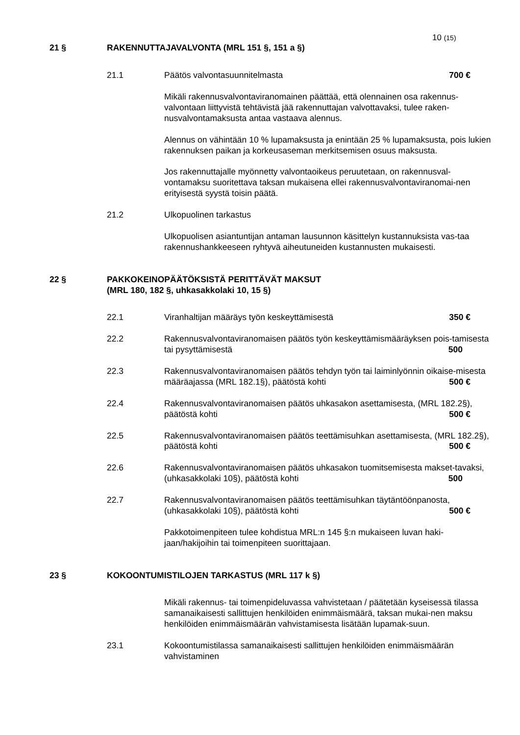10 (15)
21 § RAKENNUTTAJAVALVONTA (MRL 151 §, 151 a §)
21.1 Päätös valvontasuunnitelmasta 700 €
Mikäli rakennusvalvontaviranomainen päättää, että olennainen osa rakennus-valvontaan liittyvistä tehtävistä jää rakennuttajan valvottavaksi, tulee raken-nusvalvontamaksusta antaa vastaava alennus.
Alennus on vähintään 10 % lupamaksusta ja enintään 25 % lupamaksusta, pois lukien rakennuksen paikan ja korkeusaseman merkitsemisen osuus maksusta.
Jos rakennuttajalle myönnetty valvontaoikeus peruutetaan, on rakennusval-vontamaksu suoritettava taksan mukaisena ellei rakennusvalvontaviranomai-nen erityisestä syystä toisin päätä.
21.2 Ulkopuolinen tarkastus
Ulkopuolisen asiantuntijan antaman lausunnon käsittelyn kustannuksista vas-taa rakennushankkeeseen ryhtyvä aiheutuneiden kustannusten mukaisesti.
22 § PAKKOKEINOPÄÄTÖKSISTÄ PERITTÄVÄT MAKSUT
(MRL 180, 182 §, uhkasakkolaki 10, 15 §)
22.1 Viranhaltijan määräys työn keskeyttämisestä 350 €
22.2 Rakennusvalvontaviranomaisen päätös työn keskeyttämismääräyksen pois-tamisesta tai pysyttämisestä 500
22.3 Rakennusvalvontaviranomaisen päätös tehdyn työn tai laiminlyönnin oikaise-misesta määräajassa (MRL 182.1§), päätöstä kohti 500 €
22.4 Rakennusvalvontaviranomaisen päätös uhkasakon asettamisesta, (MRL 182.2§), päätöstä kohti 500 €
22.5 Rakennusvalvontaviranomaisen päätös teettämisuhkan asettamisesta, (MRL 182.2§), päätöstä kohti 500 €
22.6 Rakennusvalvontaviranomaisen päätös uhkasakon tuomitsemisesta makset-tavaksi, (uhkasakkolaki 10§), päätöstä kohti 500
22.7 Rakennusvalvontaviranomaisen päätös teettämisuhkan täytäntöönpanosta, (uhkasakkolaki 10§), päätöstä kohti 500 €
Pakkotoimenpiteen tulee kohdistua MRL:n 145 §:n mukaiseen luvan haki-jaan/hakijoihin tai toimenpiteen suorittajaan.
23 § KOKOONTUMISTILOJEN TARKASTUS (MRL 117 k §)
Mikäli rakennus- tai toimenpideluvassa vahvistetaan / päätetään kyseisessä tilassa samanaikaisesti sallittujen henkilöiden enimmäismäärä, taksan mukai-nen maksu henkilöiden enimmäismäärän vahvistamisesta lisätään lupamak-suun.
23.1 Kokoontumistilassa samanaikaisesti sallittujen henkilöiden enimmäismäärän vahvistaminen